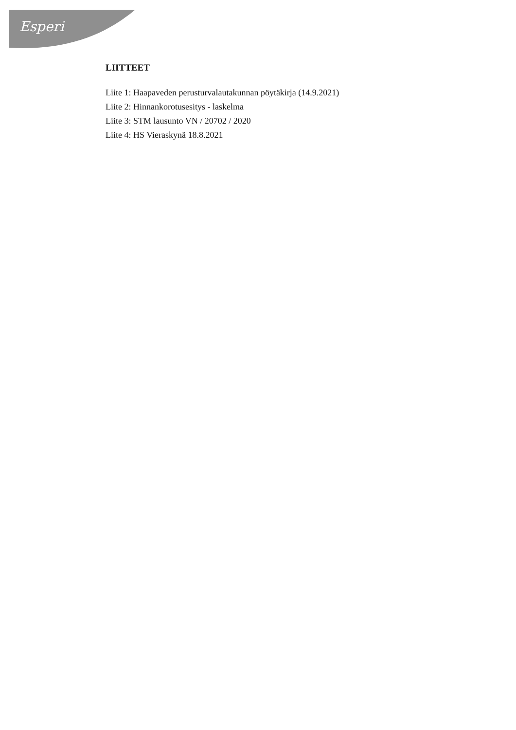Esperi
LIITTEET
Liite 1: Haapaveden perusturvalautakunnan pöytäkirja (14.9.2021)
Liite 2: Hinnankorotusesitys - laskelma
Liite 3: STM lausunto VN / 20702 / 2020
Liite 4: HS Vieraskynä 18.8.2021